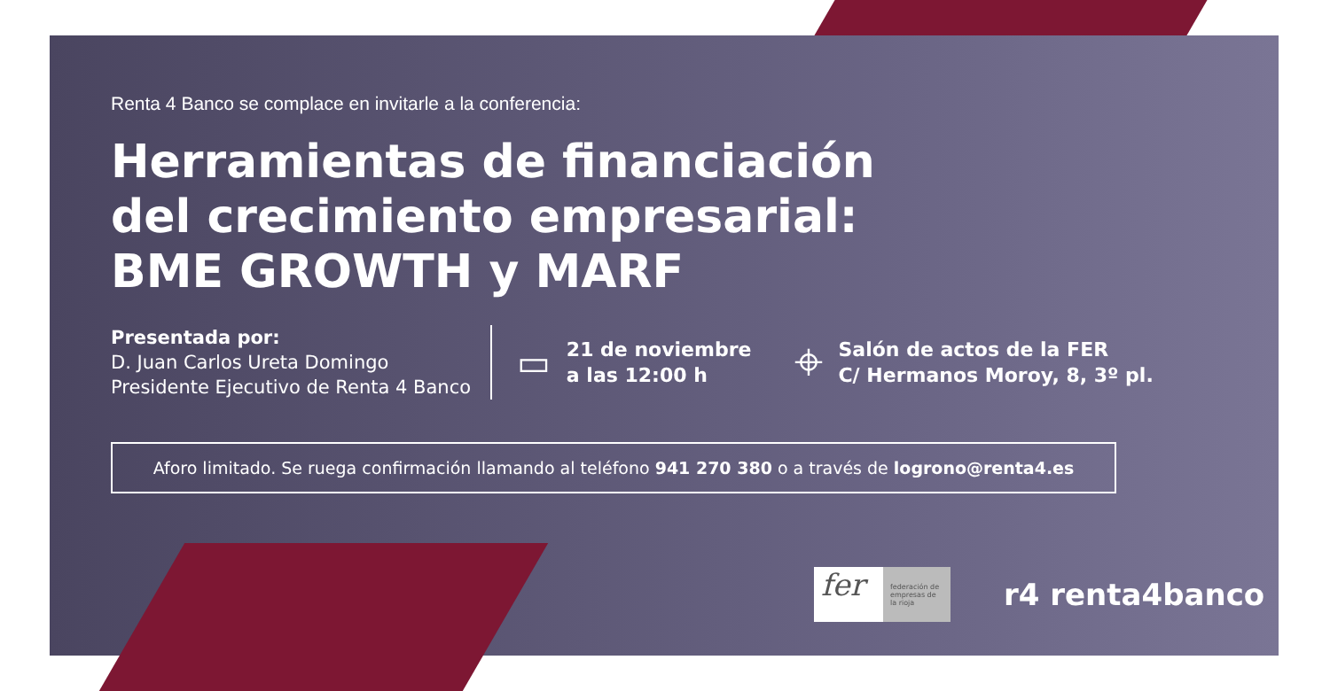Renta 4 Banco se complace en invitarle a la conferencia:
Herramientas de financiación
del crecimiento empresarial:
BME GROWTH y MARF
Presentada por:
D. Juan Carlos Ureta Domingo
Presidente Ejecutivo de Renta 4 Banco
▭
21 de noviembre
a las 12:00 h
⌖
Salón de actos de la FER
C/ Hermanos Moroy, 8, 3º pl.
Aforo limitado. Se ruega confirmación llamando al teléfono 941 270 380 o a través de logrono@renta4.es
fer
federación de empresas de la rioja
r4 renta4banco